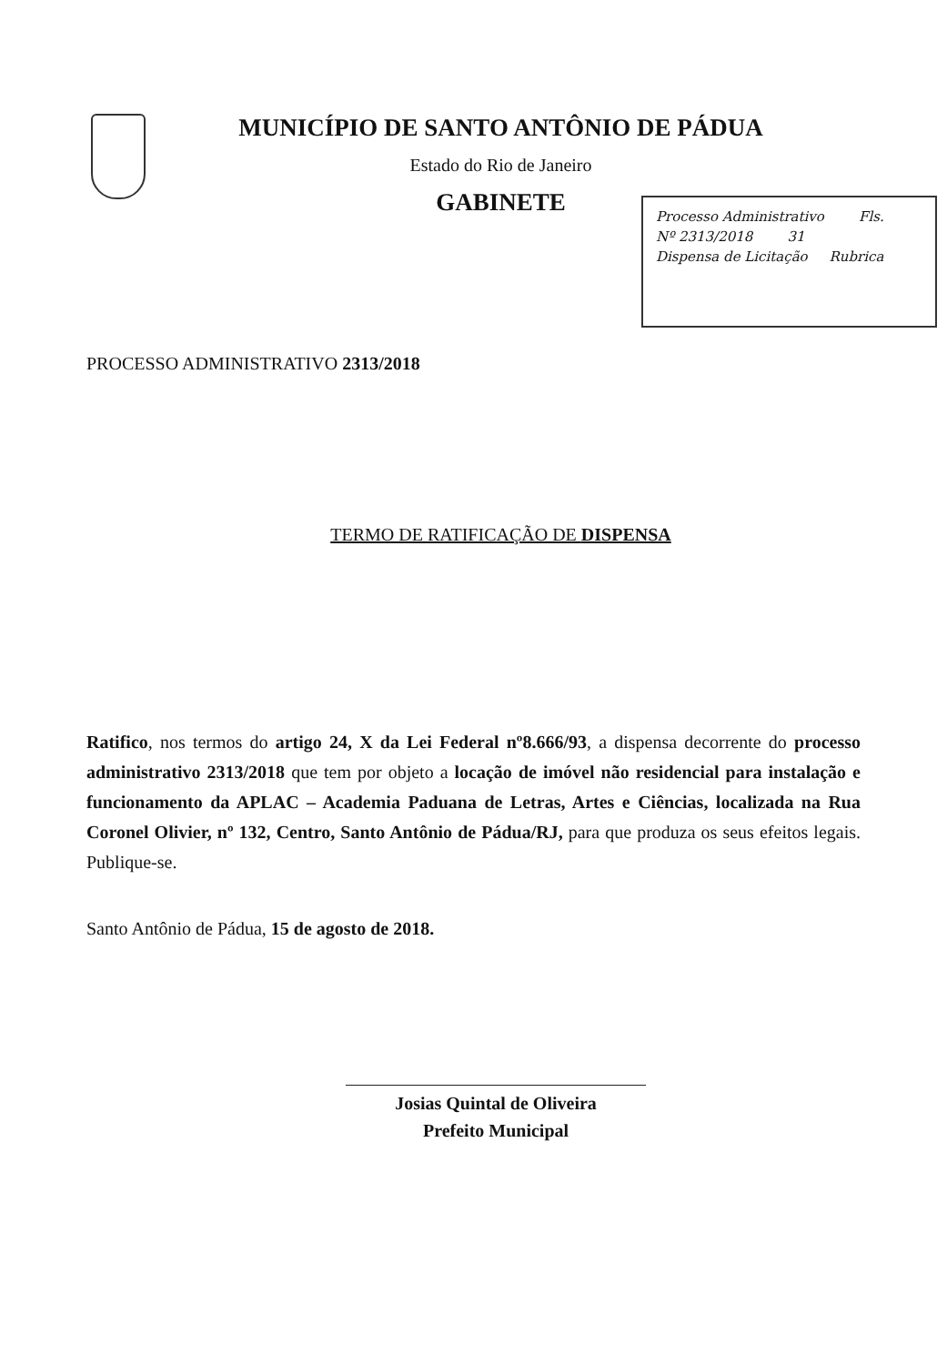MUNICÍPIO DE SANTO ANTÔNIO DE PÁDUA
Estado do Rio de Janeiro
GABINETE
Processo Administrativo Fls.
Nº 2313/2018 31
Dispensa de Licitação Rubrica
PROCESSO ADMINISTRATIVO 2313/2018
TERMO DE RATIFICAÇÃO DE DISPENSA
Ratifico, nos termos do artigo 24, X da Lei Federal nº8.666/93, a dispensa decorrente do processo administrativo 2313/2018 que tem por objeto a locação de imóvel não residencial para instalação e funcionamento da APLAC – Academia Paduana de Letras, Artes e Ciências, localizada na Rua Coronel Olivier, nº 132, Centro, Santo Antônio de Pádua/RJ, para que produza os seus efeitos legais. Publique-se.
Santo Antônio de Pádua, 15 de agosto de 2018.
Josias Quintal de Oliveira
Prefeito Municipal